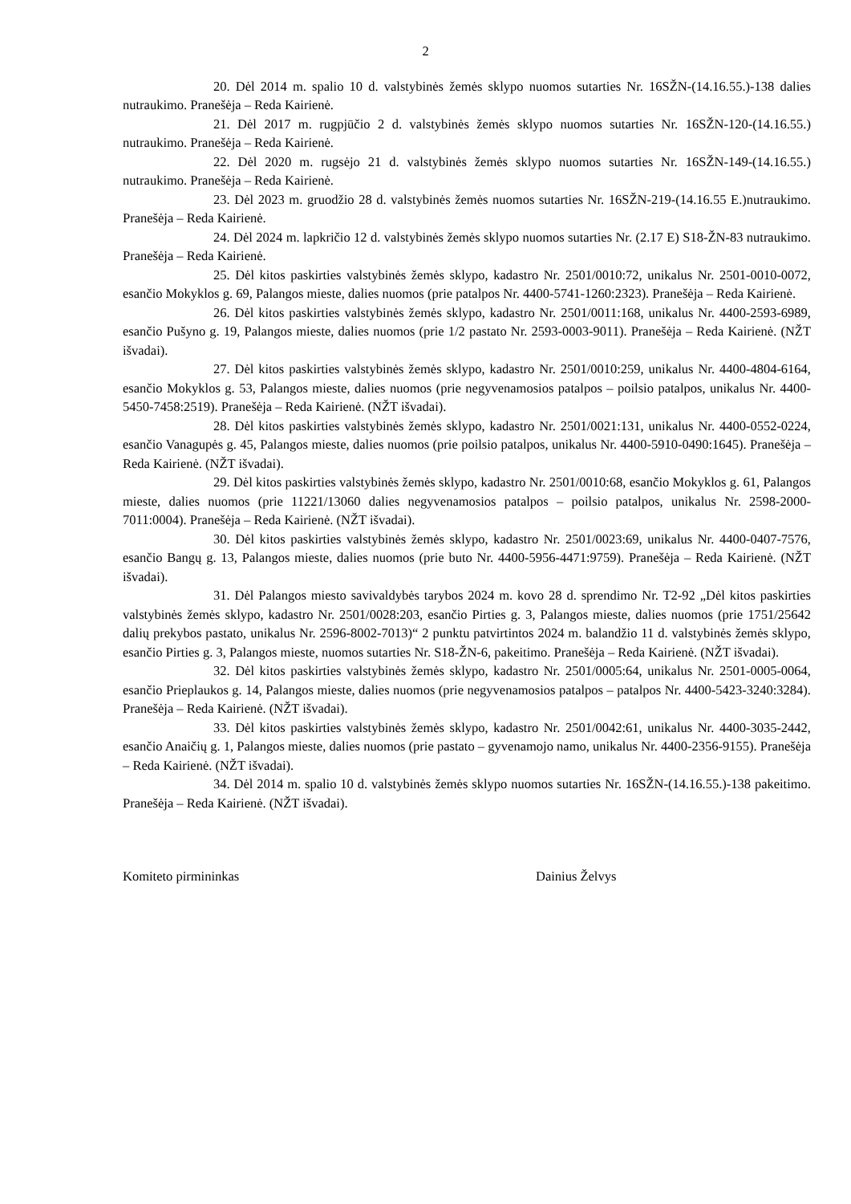2
20. Dėl 2014 m. spalio 10 d. valstybinės žemės sklypo nuomos sutarties Nr. 16SŽN-(14.16.55.)-138 dalies nutraukimo. Pranešėja – Reda Kairienė.
21. Dėl 2017 m. rugpjūčio 2 d. valstybinės žemės sklypo nuomos sutarties Nr. 16SŽN-120-(14.16.55.) nutraukimo. Pranešėja – Reda Kairienė.
22. Dėl 2020 m. rugsėjo 21 d. valstybinės žemės sklypo nuomos sutarties Nr. 16SŽN-149-(14.16.55.) nutraukimo. Pranešėja – Reda Kairienė.
23. Dėl 2023 m. gruodžio 28 d. valstybinės žemės nuomos sutarties Nr. 16SŽN-219-(14.16.55 E.)nutraukimo. Pranešėja – Reda Kairienė.
24. Dėl 2024 m. lapkričio 12 d. valstybinės žemės sklypo nuomos sutarties Nr. (2.17 E) S18-ŽN-83 nutraukimo. Pranešėja – Reda Kairienė.
25. Dėl kitos paskirties valstybinės žemės sklypo, kadastro Nr. 2501/0010:72, unikalus Nr. 2501-0010-0072, esančio Mokyklos g. 69, Palangos mieste, dalies nuomos (prie patalpos Nr. 4400-5741-1260:2323). Pranešėja – Reda Kairienė.
26. Dėl kitos paskirties valstybinės žemės sklypo, kadastro Nr. 2501/0011:168, unikalus Nr. 4400-2593-6989, esančio Pušyno g. 19, Palangos mieste, dalies nuomos (prie 1/2 pastato Nr. 2593-0003-9011). Pranešėja – Reda Kairienė. (NŽT išvadai).
27. Dėl kitos paskirties valstybinės žemės sklypo, kadastro Nr. 2501/0010:259, unikalus Nr. 4400-4804-6164, esančio Mokyklos g. 53, Palangos mieste, dalies nuomos (prie negyvenamosios patalpos – poilsio patalpos, unikalus Nr. 4400-5450-7458:2519). Pranešėja – Reda Kairienė. (NŽT išvadai).
28. Dėl kitos paskirties valstybinės žemės sklypo, kadastro Nr. 2501/0021:131, unikalus Nr. 4400-0552-0224, esančio Vanagupės g. 45, Palangos mieste, dalies nuomos (prie poilsio patalpos, unikalus Nr. 4400-5910-0490:1645). Pranešėja – Reda Kairienė. (NŽT išvadai).
29. Dėl kitos paskirties valstybinės žemės sklypo, kadastro Nr. 2501/0010:68, esančio Mokyklos g. 61, Palangos mieste, dalies nuomos (prie 11221/13060 dalies negyvenamosios patalpos – poilsio patalpos, unikalus Nr. 2598-2000-7011:0004). Pranešėja – Reda Kairienė. (NŽT išvadai).
30. Dėl kitos paskirties valstybinės žemės sklypo, kadastro Nr. 2501/0023:69, unikalus Nr. 4400-0407-7576, esančio Bangų g. 13, Palangos mieste, dalies nuomos (prie buto Nr. 4400-5956-4471:9759). Pranešėja – Reda Kairienė. (NŽT išvadai).
31. Dėl Palangos miesto savivaldybės tarybos 2024 m. kovo 28 d. sprendimo Nr. T2-92 „Dėl kitos paskirties valstybinės žemės sklypo, kadastro Nr. 2501/0028:203, esančio Pirties g. 3, Palangos mieste, dalies nuomos (prie 1751/25642 dalių prekybos pastato, unikalus Nr. 2596-8002-7013)“ 2 punktu patvirtintos 2024 m. balandžio 11 d. valstybinės žemės sklypo, esančio Pirties g. 3, Palangos mieste, nuomos sutarties Nr. S18-ŽN-6, pakeitimo. Pranešėja – Reda Kairienė. (NŽT išvadai).
32. Dėl kitos paskirties valstybinės žemės sklypo, kadastro Nr. 2501/0005:64, unikalus Nr. 2501-0005-0064, esančio Prieplaukos g. 14, Palangos mieste, dalies nuomos (prie negyvenamosios patalpos – patalpos Nr. 4400-5423-3240:3284). Pranešėja – Reda Kairienė. (NŽT išvadai).
33. Dėl kitos paskirties valstybinės žemės sklypo, kadastro Nr. 2501/0042:61, unikalus Nr. 4400-3035-2442, esančio Anaičių g. 1, Palangos mieste, dalies nuomos (prie pastato – gyvenamojo namo, unikalus Nr. 4400-2356-9155). Pranešėja – Reda Kairienė. (NŽT išvadai).
34. Dėl 2014 m. spalio 10 d. valstybinės žemės sklypo nuomos sutarties Nr. 16SŽN-(14.16.55.)-138 pakeitimo. Pranešėja – Reda Kairienė. (NŽT išvadai).
Komiteto pirmininkas Dainius Želvys